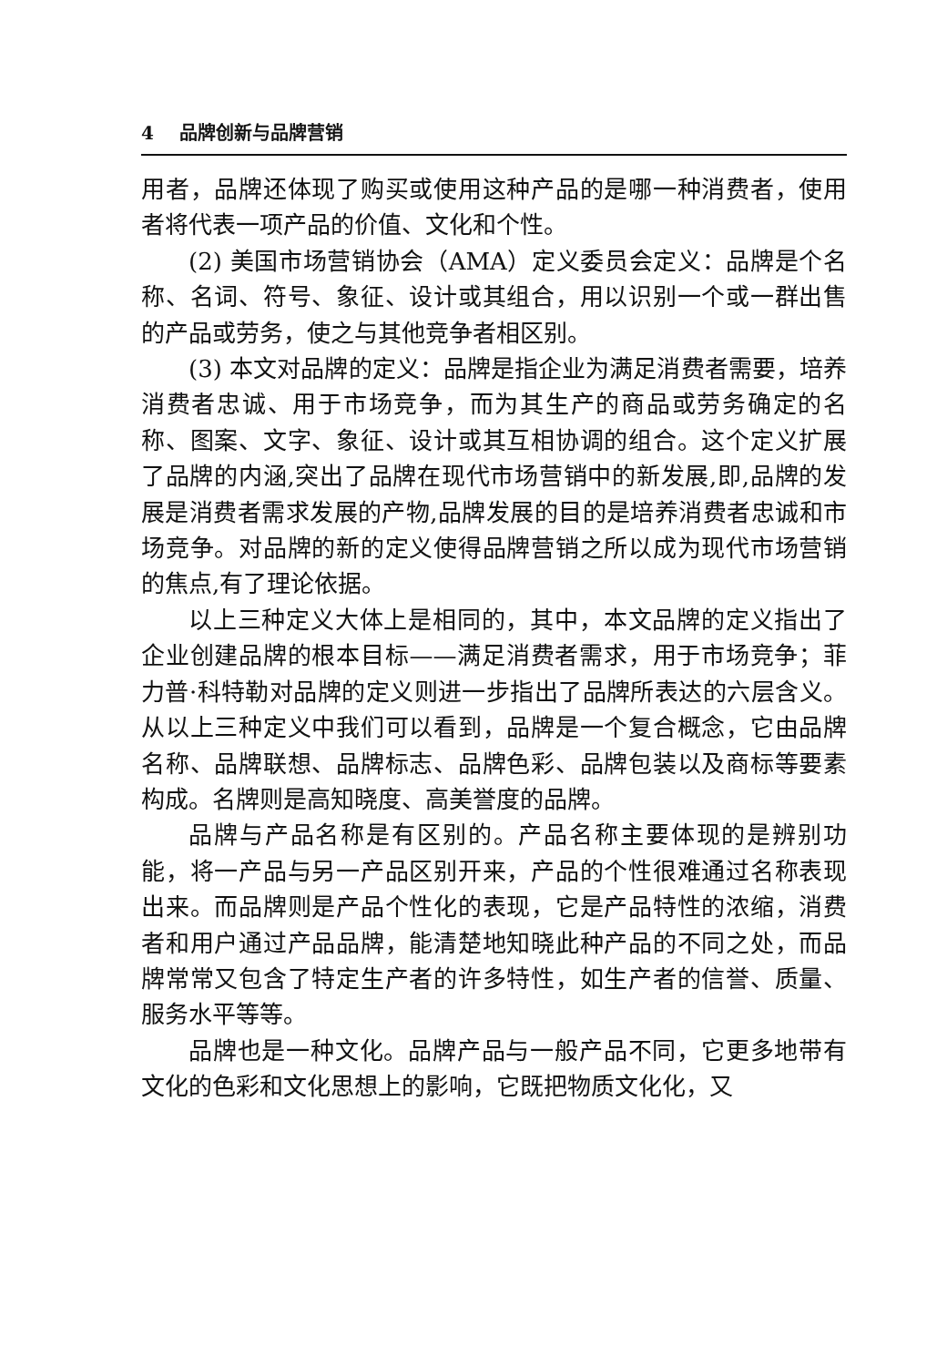4 品牌创新与品牌营销
用者，品牌还体现了购买或使用这种产品的是哪一种消费者，使用者将代表一项产品的价值、文化和个性。
(2) 美国市场营销协会（AMA）定义委员会定义：品牌是个名称、名词、符号、象征、设计或其组合，用以识别一个或一群出售的产品或劳务，使之与其他竞争者相区别。
(3) 本文对品牌的定义：品牌是指企业为满足消费者需要，培养消费者忠诚、用于市场竞争，而为其生产的商品或劳务确定的名称、图案、文字、象征、设计或其互相协调的组合。这个定义扩展了品牌的内涵,突出了品牌在现代市场营销中的新发展,即,品牌的发展是消费者需求发展的产物,品牌发展的目的是培养消费者忠诚和市场竞争。对品牌的新的定义使得品牌营销之所以成为现代市场营销的焦点,有了理论依据。
以上三种定义大体上是相同的，其中，本文品牌的定义指出了企业创建品牌的根本目标——满足消费者需求，用于市场竞争；菲力普·科特勒对品牌的定义则进一步指出了品牌所表达的六层含义。从以上三种定义中我们可以看到，品牌是一个复合概念，它由品牌名称、品牌联想、品牌标志、品牌色彩、品牌包装以及商标等要素构成。名牌则是高知晓度、高美誉度的品牌。
品牌与产品名称是有区别的。产品名称主要体现的是辨别功能，将一产品与另一产品区别开来，产品的个性很难通过名称表现出来。而品牌则是产品个性化的表现，它是产品特性的浓缩，消费者和用户通过产品品牌，能清楚地知晓此种产品的不同之处，而品牌常常又包含了特定生产者的许多特性，如生产者的信誉、质量、服务水平等等。
品牌也是一种文化。品牌产品与一般产品不同，它更多地带有文化的色彩和文化思想上的影响，它既把物质文化化，又